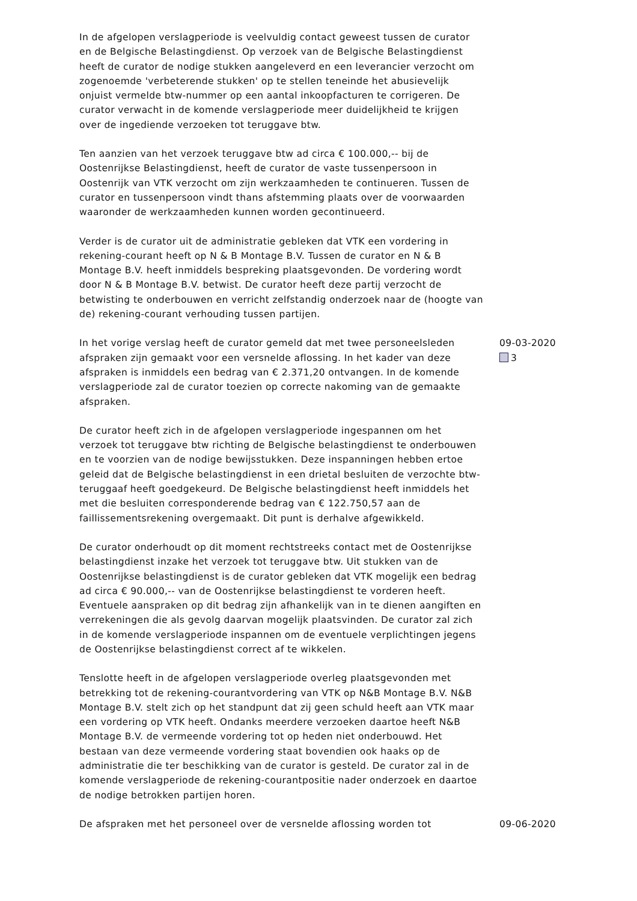In de afgelopen verslagperiode is veelvuldig contact geweest tussen de curator en de Belgische Belastingdienst. Op verzoek van de Belgische Belastingdienst heeft de curator de nodige stukken aangeleverd en een leverancier verzocht om zogenoemde 'verbeterende stukken' op te stellen teneinde het abusievelijk onjuist vermelde btw-nummer op een aantal inkoopfacturen te corrigeren. De curator verwacht in de komende verslagperiode meer duidelijkheid te krijgen over de ingediende verzoeken tot teruggave btw.
Ten aanzien van het verzoek teruggave btw ad circa € 100.000,-- bij de Oostenrijkse Belastingdienst, heeft de curator de vaste tussenpersoon in Oostenrijk van VTK verzocht om zijn werkzaamheden te continueren. Tussen de curator en tussenpersoon vindt thans afstemming plaats over de voorwaarden waaronder de werkzaamheden kunnen worden gecontinueerd.
Verder is de curator uit de administratie gebleken dat VTK een vordering in rekening-courant heeft op N & B Montage B.V. Tussen de curator en N & B Montage B.V. heeft inmiddels bespreking plaatsgevonden. De vordering wordt door N & B Montage B.V. betwist. De curator heeft deze partij verzocht de betwisting te onderbouwen en verricht zelfstandig onderzoek naar de (hoogte van de) rekening-courant verhouding tussen partijen.
In het vorige verslag heeft de curator gemeld dat met twee personeelsleden afspraken zijn gemaakt voor een versnelde aflossing. In het kader van deze afspraken is inmiddels een bedrag van € 2.371,20 ontvangen. In de komende verslagperiode zal de curator toezien op correcte nakoming van de gemaakte afspraken.
De curator heeft zich in de afgelopen verslagperiode ingespannen om het verzoek tot teruggave btw richting de Belgische belastingdienst te onderbouwen en te voorzien van de nodige bewijsstukken. Deze inspanningen hebben ertoe geleid dat de Belgische belastingdienst in een drietal besluiten de verzochte btw-teruggaaf heeft goedgekeurd. De Belgische belastingdienst heeft inmiddels het met die besluiten corresponderende bedrag van € 122.750,57 aan de faillissementsrekening overgemaakt. Dit punt is derhalve afgewikkeld.
De curator onderhoudt op dit moment rechtstreeks contact met de Oostenrijkse belastingdienst inzake het verzoek tot teruggave btw. Uit stukken van de Oostenrijkse belastingdienst is de curator gebleken dat VTK mogelijk een bedrag ad circa € 90.000,-- van de Oostenrijkse belastingdienst te vorderen heeft. Eventuele aanspraken op dit bedrag zijn afhankelijk van in te dienen aangiften en verrekeningen die als gevolg daarvan mogelijk plaatsvinden. De curator zal zich in de komende verslagperiode inspannen om de eventuele verplichtingen jegens de Oostenrijkse belastingdienst correct af te wikkelen.
Tenslotte heeft in de afgelopen verslagperiode overleg plaatsgevonden met betrekking tot de rekening-courantvordering van VTK op N&B Montage B.V. N&B Montage B.V. stelt zich op het standpunt dat zij geen schuld heeft aan VTK maar een vordering op VTK heeft. Ondanks meerdere verzoeken daartoe heeft N&B Montage B.V. de vermeende vordering tot op heden niet onderbouwd. Het bestaan van deze vermeende vordering staat bovendien ook haaks op de administratie die ter beschikking van de curator is gesteld. De curator zal in de komende verslagperiode de rekening-courantpositie nader onderzoek en daartoe de nodige betrokken partijen horen.
09-03-2020
3
De afspraken met het personeel over de versnelde aflossing worden tot 09-06-2020